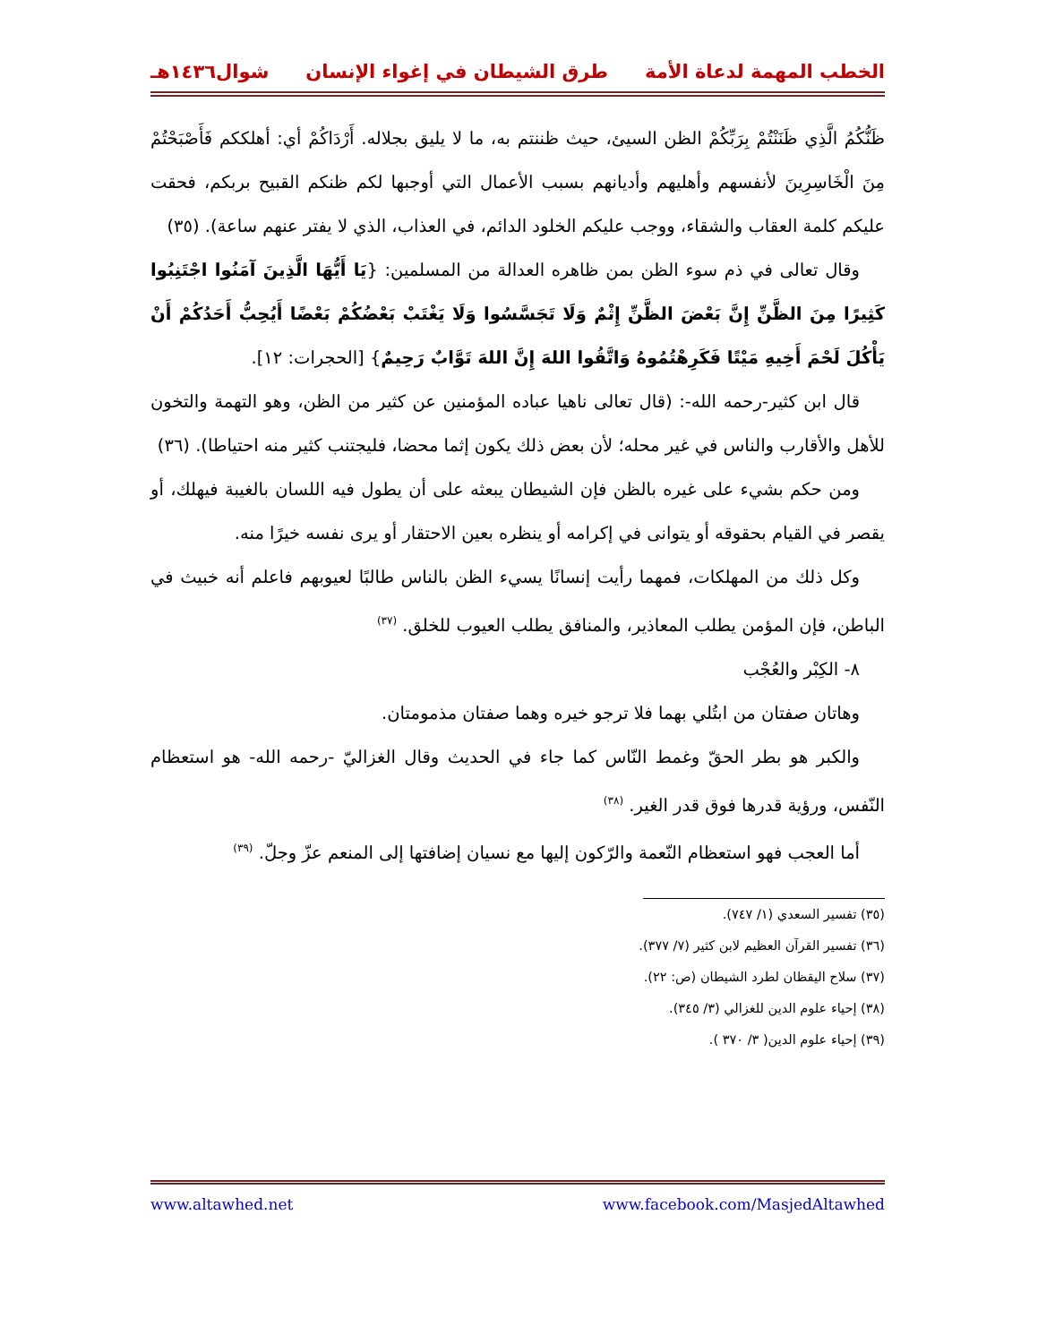الخطب المهمة لدعاة الأمة طرق الشيطان في إغواء الإنسان شوال١٤٣٦هـ
ظَنُّكُمُ الَّذِي ظَنَنْتُمْ بِرَبِّكُمْ الظن السيئ، حيث ظننتم به، ما لا يليق بجلاله. أَرْدَاكُمْ أي: أهلككم فَأَصْبَحْتُمْ مِنَ الْخَاسِرِينَ لأنفسهم وأهليهم وأديانهم بسبب الأعمال التي أوجبها لكم ظنكم القبيح بربكم، فحقت عليكم كلمة العقاب والشقاء، ووجب عليكم الخلود الدائم، في العذاب، الذي لا يفتر عنهم ساعة). (٣٥)
وقال تعالى في ذم سوء الظن بمن ظاهره العدالة من المسلمين: {يَا أَيُّهَا الَّذِينَ آمَنُوا اجْتَنِبُوا كَثِيرًا مِنَ الظَّنِّ إِنَّ بَعْضَ الظَّنِّ إِثْمٌ وَلَا تَجَسَّسُوا وَلَا يَغْتَبْ بَعْضُكُمْ بَعْضًا أَيُحِبُّ أَحَدُكُمْ أَنْ يَأْكُلَ لَحْمَ أَخِيهِ مَيْتًا فَكَرِهْتُمُوهُ وَاتَّقُوا اللهَ إِنَّ اللهَ تَوَّابٌ رَحِيمٌ} [الحجرات: ١٢].
قال ابن كثير-رحمه الله-: (قال تعالى ناهيا عباده المؤمنين عن كثير من الظن، وهو التهمة والتخون للأهل والأقارب والناس في غير محله؛ لأن بعض ذلك يكون إثما محضا، فليجتنب كثير منه احتياطا). (٣٦)
ومن حكم بشيء على غيره بالظن فإن الشيطان يبعثه على أن يطول فيه اللسان بالغيبة فيهلك، أو يقصر في القيام بحقوقه أو يتوانى في إكرامه أو ينظره بعين الاحتقار أو يرى نفسه خيرًا منه.
وكل ذلك من المهلكات، فمهما رأيت إنسانًا يسيء الظن بالناس طالبًا لعيوبهم فاعلم أنه خبيث في الباطن، فإن المؤمن يطلب المعاذير، والمنافق يطلب العيوب للخلق. <sup>(٣٧)</sup>
٨- الكِبْر والعُجْب
وهاتان صفتان من ابتُلي بهما فلا ترجو خيره وهما صفتان مذمومتان.
والكبر هو بطر الحقّ وغمط النّاس كما جاء في الحديث وقال الغزاليّ -رحمه الله- هو استعظام النّفس، ورؤية قدرها فوق قدر الغير. <sup>(٣٨)</sup>
أما العجب فهو استعظام النّعمة والرّكون إليها مع نسيان إضافتها إلى المنعم عزّ وجلّ. <sup>(٣٩)</sup>
(٣٥) تفسير السعدي (١/ ٧٤٧).
(٣٦) تفسير القرآن العظيم لابن كثير (٧/ ٣٧٧).
(٣٧) سلاح اليقظان لطرد الشيطان (ص: ٢٢).
(٣٨) إحياء علوم الدين للغزالي (٣/ ٣٤٥).
(٣٩) إحياء علوم الدين( ٣/ ٣٧٠ ).
www.altawhed.net www.facebook.com/MasjedAltawhed